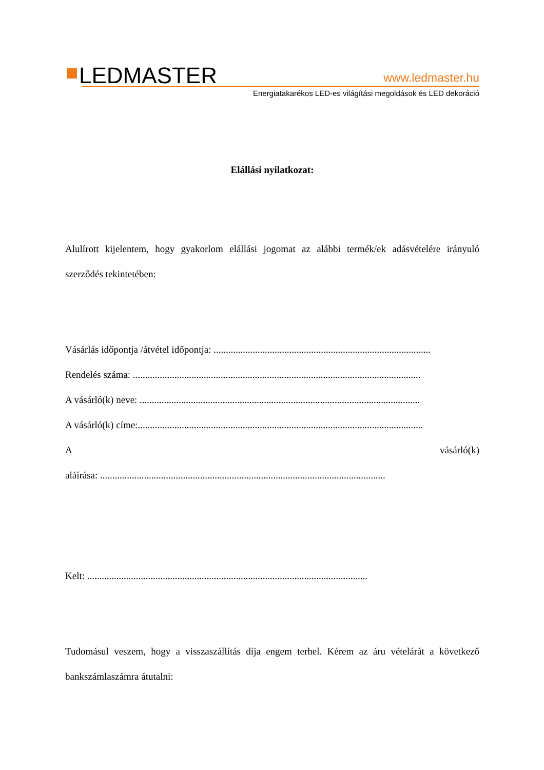LEDMASTER
www.ledmaster.hu
Energiatakarékos LED-es világítási megoldások és LED dekoráció
Elállási nyilatkozat:
Alulírott kijelentem, hogy gyakorlom elállási jogomat az alábbi termék/ek adásvételére irányuló szerződés tekintetében:
Vásárlás időpontja /átvétel időpontja: .........................................................................................
Rendelés száma: ......................................................................................................................
A vásárló(k) neve: ...................................................................................................................
A vásárló(k) címe:.....................................................................................................................
A vásárló(k)
aláírása: .....................................................................................................................
Kelt: ...................................................................................................................
Tudomásul veszem, hogy a visszaszállítás díja engem terhel. Kérem az áru vételárát a következő bankszámlaszámra átutalni: